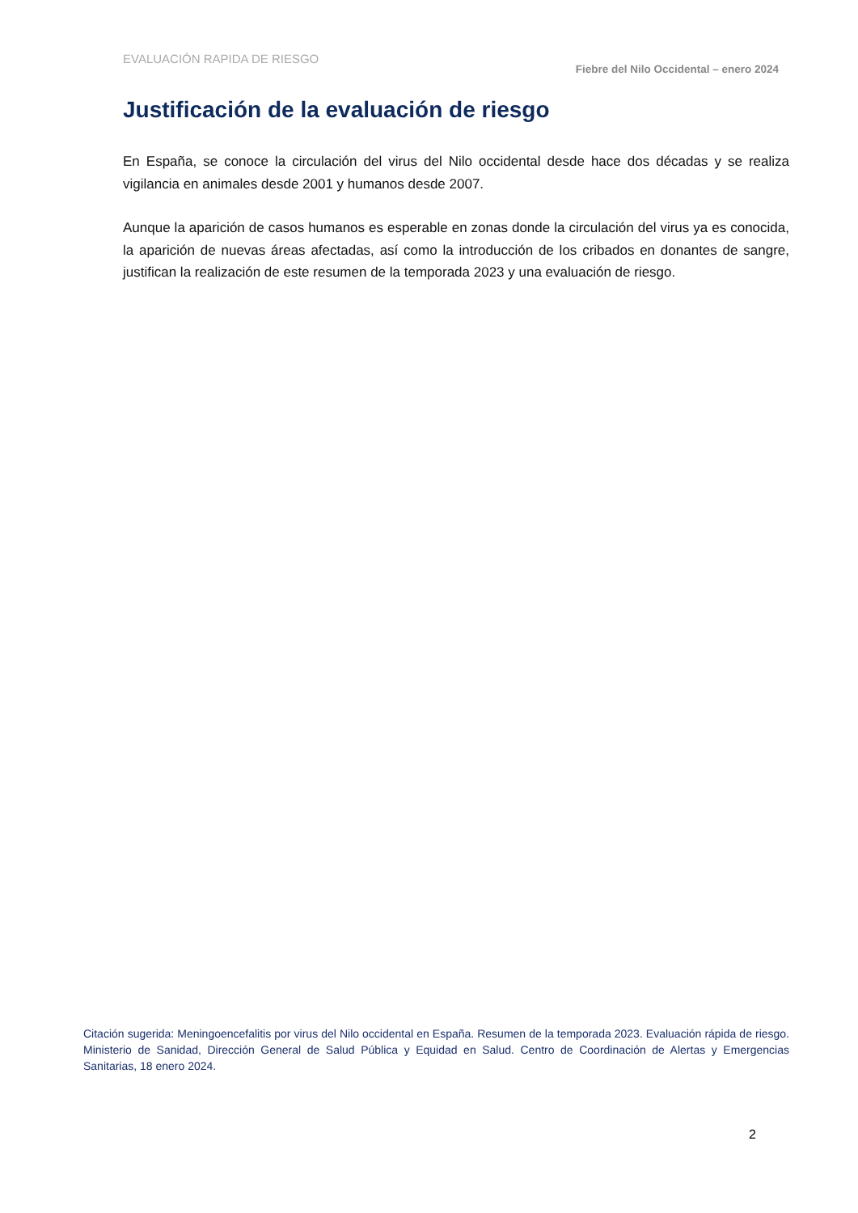EVALUACIÓN RAPIDA DE RIESGO
Fiebre del Nilo Occidental – enero 2024
Justificación de la evaluación de riesgo
En España, se conoce la circulación del virus del Nilo occidental desde hace dos décadas y se realiza vigilancia en animales desde 2001 y humanos desde 2007.
Aunque la aparición de casos humanos es esperable en zonas donde la circulación del virus ya es conocida, la aparición de nuevas áreas afectadas, así como la introducción de los cribados en donantes de sangre, justifican la realización de este resumen de la temporada 2023 y una evaluación de riesgo.
Citación sugerida: Meningoencefalitis por virus del Nilo occidental en España. Resumen de la temporada 2023. Evaluación rápida de riesgo. Ministerio de Sanidad, Dirección General de Salud Pública y Equidad en Salud. Centro de Coordinación de Alertas y Emergencias Sanitarias, 18 enero 2024.
2